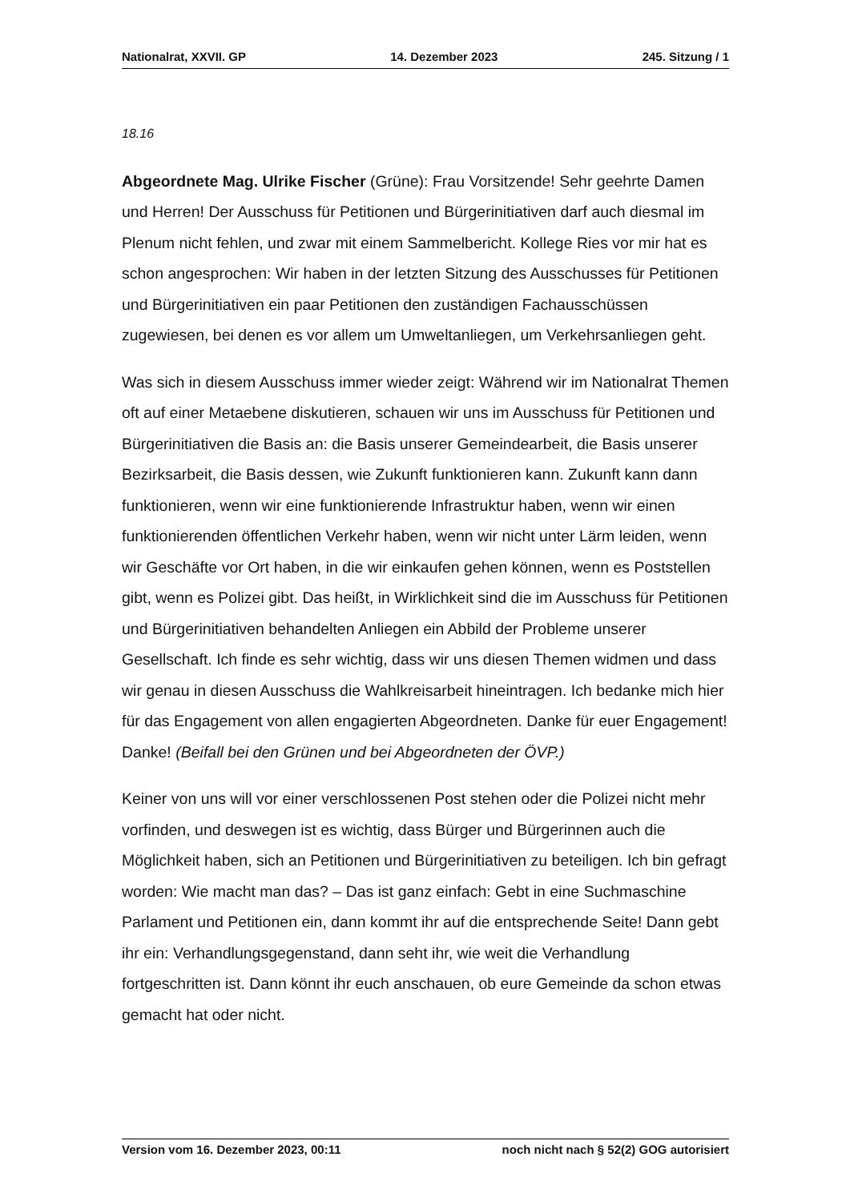Nationalrat, XXVII. GP 14. Dezember 2023 245. Sitzung / 1
18.16
Abgeordnete Mag. Ulrike Fischer (Grüne): Frau Vorsitzende! Sehr geehrte Damen und Herren! Der Ausschuss für Petitionen und Bürgerinitiativen darf auch diesmal im Plenum nicht fehlen, und zwar mit einem Sammelbericht. Kollege Ries vor mir hat es schon angesprochen: Wir haben in der letzten Sitzung des Ausschusses für Petitionen und Bürgerinitiativen ein paar Petitionen den zuständigen Fachausschüssen zugewiesen, bei denen es vor allem um Umweltanliegen, um Verkehrsanliegen geht.
Was sich in diesem Ausschuss immer wieder zeigt: Während wir im Nationalrat Themen oft auf einer Metaebene diskutieren, schauen wir uns im Ausschuss für Petitionen und Bürgerinitiativen die Basis an: die Basis unserer Gemeindearbeit, die Basis unserer Bezirksarbeit, die Basis dessen, wie Zukunft funktionieren kann. Zukunft kann dann funktionieren, wenn wir eine funktionierende Infrastruktur haben, wenn wir einen funktionierenden öffentlichen Verkehr haben, wenn wir nicht unter Lärm leiden, wenn wir Geschäfte vor Ort haben, in die wir einkaufen gehen können, wenn es Poststellen gibt, wenn es Polizei gibt. Das heißt, in Wirklichkeit sind die im Ausschuss für Petitionen und Bürgerinitiativen behandelten Anliegen ein Abbild der Probleme unserer Gesellschaft. Ich finde es sehr wichtig, dass wir uns diesen Themen widmen und dass wir genau in diesen Ausschuss die Wahlkreisarbeit hineintragen. Ich bedanke mich hier für das Engagement von allen engagierten Abgeordneten. Danke für euer Engagement! Danke! (Beifall bei den Grünen und bei Abgeordneten der ÖVP.)
Keiner von uns will vor einer verschlossenen Post stehen oder die Polizei nicht mehr vorfinden, und deswegen ist es wichtig, dass Bürger und Bürgerinnen auch die Möglichkeit haben, sich an Petitionen und Bürgerinitiativen zu beteiligen. Ich bin gefragt worden: Wie macht man das? – Das ist ganz einfach: Gebt in eine Suchmaschine Parlament und Petitionen ein, dann kommt ihr auf die entsprechende Seite! Dann gebt ihr ein: Verhandlungsgegenstand, dann seht ihr, wie weit die Verhandlung fortgeschritten ist. Dann könnt ihr euch anschauen, ob eure Gemeinde da schon etwas gemacht hat oder nicht.
Version vom 16. Dezember 2023, 00:11 noch nicht nach § 52(2) GOG autorisiert